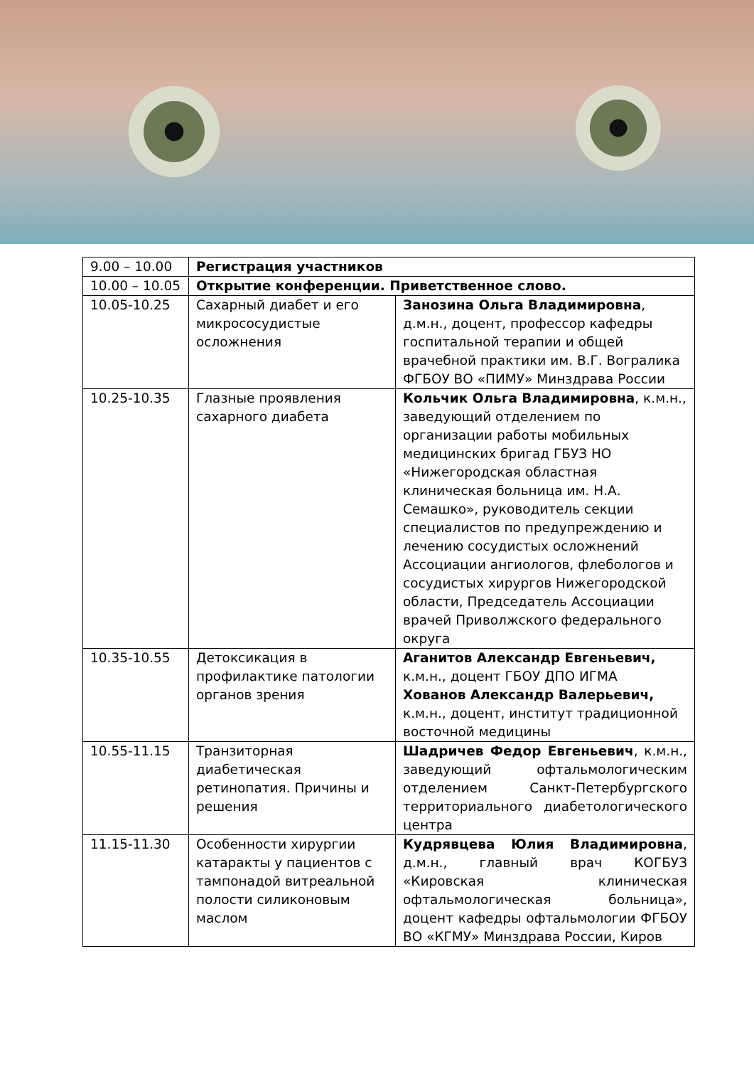| 9.00 – 10.00 | Регистрация участников | |
| 10.00 – 10.05 | Открытие конференции. Приветственное слово. | |
| 10.05-10.25 | Сахарный диабет и его микрососудистые осложнения | Занозина Ольга Владимировна , д.м.н., доцент, профессор кафедры госпитальной терапии и общей врачебной практики им. В.Г. Вогралика ФГБОУ ВО «ПИМУ» Минздрава России |
| 10.25-10.35 | Глазные проявления сахарного диабета | Кольчик Ольга Владимировна , к.м.н., заведующий отделением по организации работы мобильных медицинских бригад ГБУЗ НО «Нижегородская областная клиническая больница им. Н.А. Семашко», руководитель секции специалистов по предупреждению и лечению сосудистых осложнений Ассоциации ангиологов, флебологов и сосудистых хирургов Нижегородской области, Председатель Ассоциации врачей Приволжского федерального округа |
| 10.35-10.55 | Детоксикация в профилактике патологии органов зрения | Аганитов Александр Евгеньевич, к.м.н., доцент ГБОУ ДПО ИГМА Хованов Александр Валерьевич, к.м.н., доцент, институт традиционной восточной медицины |
| 10.55-11.15 | Транзиторная диабетическая ретинопатия. Причины и решения | Шадричев Федор Евгеньевич , к.м.н., заведующий офтальмологическим отделением Санкт-Петербургского территориального диабетологического центра |
| 11.15-11.30 | Особенности хирургии катаракты у пациентов с тампонадой витреальной полости силиконовым маслом | Кудрявцева Юлия Владимировна , д.м.н., главный врач КОГБУЗ «Кировская клиническая офтальмологическая больница», доцент кафедры офтальмологии ФГБОУ ВО «КГМУ» Минздрава России, Киров |